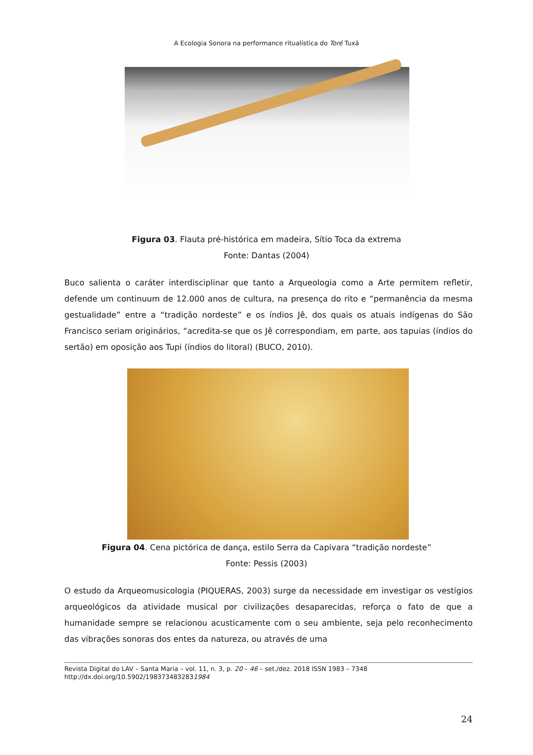A Ecologia Sonora na performance ritualística do Toré Tuxá
Figura 03. Flauta pré-histórica em madeira, Sítio Toca da extrema
Fonte: Dantas (2004)
Buco salienta o caráter interdisciplinar que tanto a Arqueologia como a Arte permitem refletir, defende um continuum de 12.000 anos de cultura, na presença do rito e “permanência da mesma gestualidade” entre a “tradição nordeste” e os índios Jê, dos quais os atuais indígenas do São Francisco seriam originários, “acredita-se que os Jê correspondiam, em parte, aos tapuias (índios do sertão) em oposição aos Tupi (índios do litoral) (BUCO, 2010).
Figura 04. Cena pictórica de dança, estilo Serra da Capivara “tradição nordeste”
Fonte: Pessis (2003)
O estudo da Arqueomusicologia (PIQUERAS, 2003) surge da necessidade em investigar os vestígios arqueológicos da atividade musical por civilizações desaparecidas, reforça o fato de que a humanidade sempre se relacionou acusticamente com o seu ambiente, seja pelo reconhecimento das vibrações sonoras dos entes da natureza, ou através de uma
Revista Digital do LAV – Santa Maria – vol. 11, n. 3, p. 20 – 46 – set./dez. 2018 ISSN 1983 – 7348
http://dx.doi.org/10.5902/1983734832831984
24